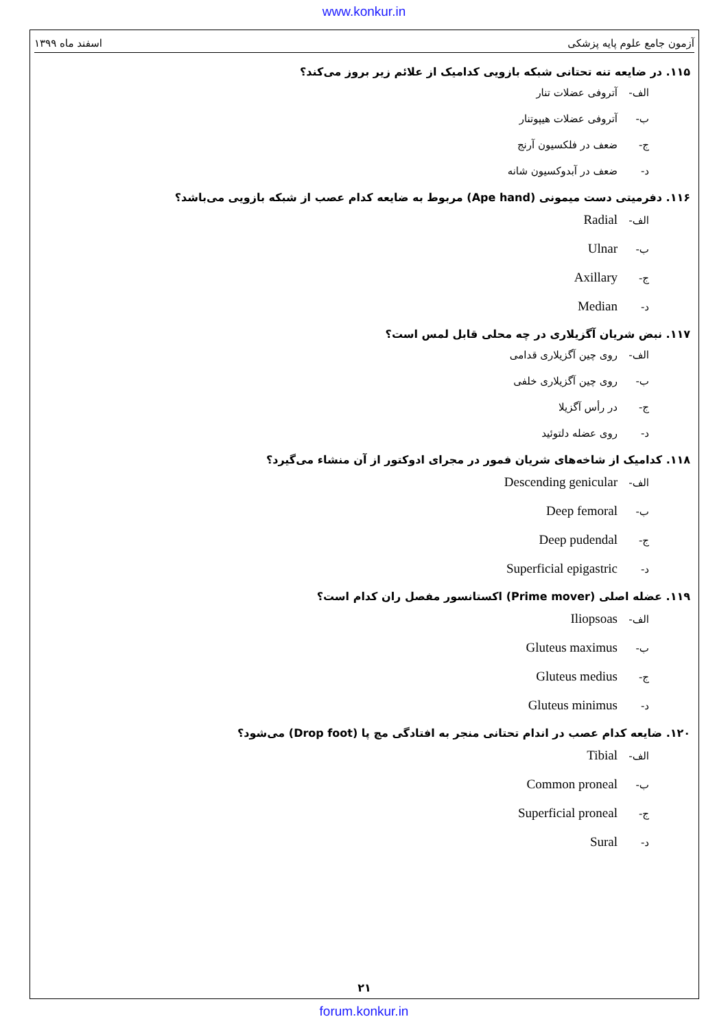www.konkur.in
آزمون جامع علوم پایه پزشکی اسفند ماه ۱۳۹۹
۱۱۵. در ضایعه تنه تحتانی شبکه بازویی کدامیک از علائم زیر بروز می‌کند؟
الف- آتروفی عضلات تنار
ب- آتروفی عضلات هیپوتنار
ج- ضعف در فلکسیون آرنج
د- ضعف در آبدوکسیون شانه
۱۱۶. دفرمیتی دست میمونی (Ape hand) مربوط به ضایعه کدام عصب از شبکه بازویی می‌باشد؟
الف- Radial
ب- Ulnar
ج- Axillary
د- Median
۱۱۷. نبض شریان آگزیلاری در چه محلی قابل لمس است؟
الف- روی چین آگزیلاری قدامی
ب- روی چین آگزیلاری خلفی
ج- در رأس آگزیلا
د- روی عضله دلتوئید
۱۱۸. کدامیک از شاخه‌های شریان فمور در مجرای ادوکتور از آن منشاء می‌گیرد؟
الف- Descending genicular
ب- Deep femoral
ج- Deep pudendal
د- Superficial epigastric
۱۱۹. عضله اصلی (Prime mover) اکستانسور مفصل ران کدام است؟
الف- Iliopsoas
ب- Gluteus maximus
ج- Gluteus medius
د- Gluteus minimus
۱۲۰. ضایعه کدام عصب در اندام تحتانی منجر به افتادگی مچ پا (Drop foot) می‌شود؟
الف- Tibial
ب- Common proneal
ج- Superficial proneal
د- Sural
۲۱
forum.konkur.in